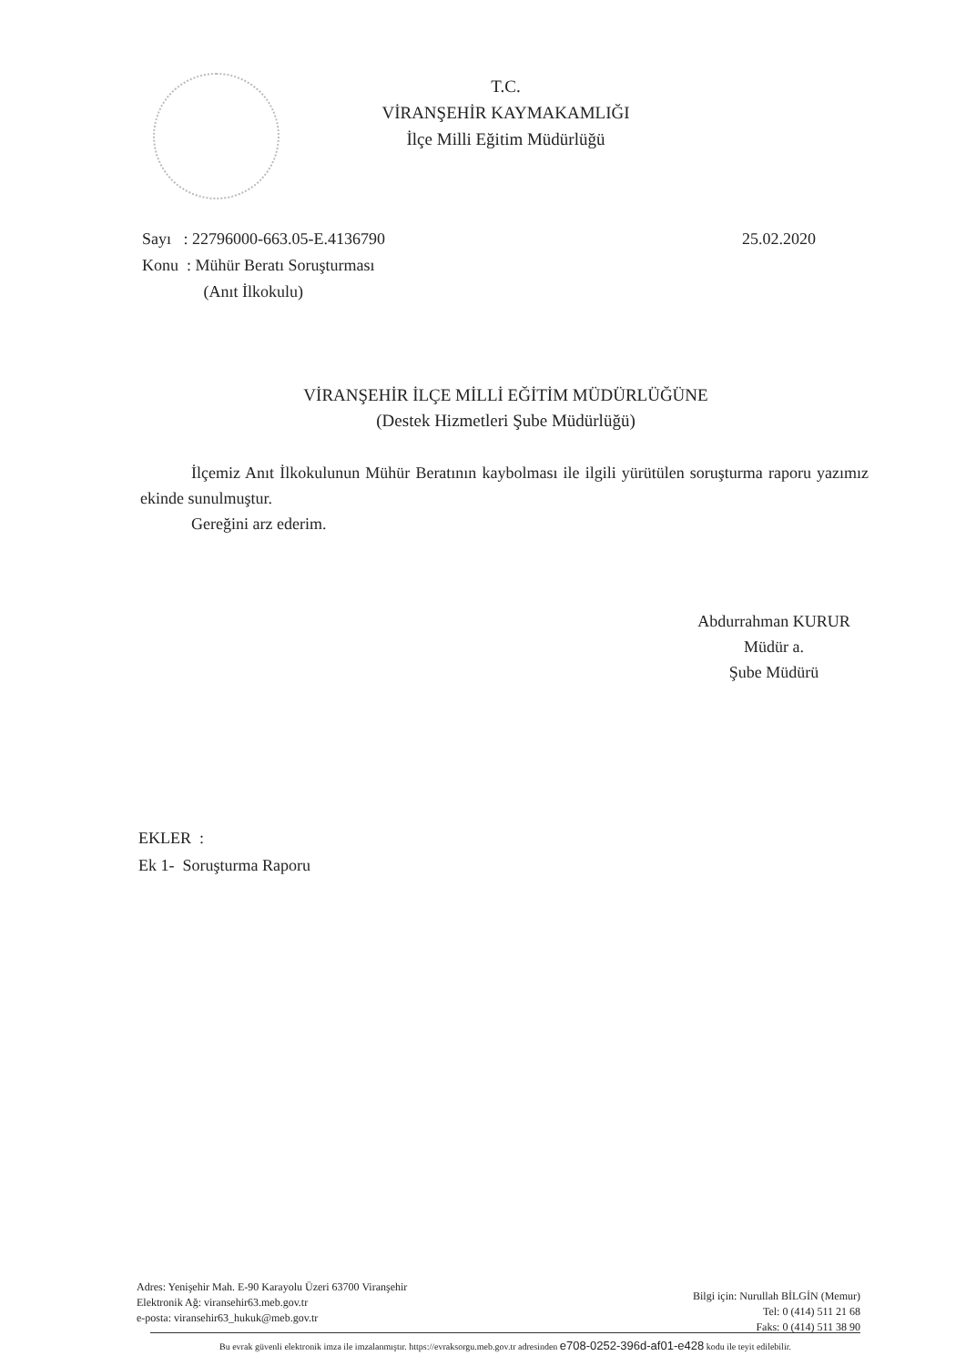T.C.
VİRANŞEHİR KAYMAKAMLIĞI
İlçe Milli Eğitim Müdürlüğü
25.02.2020 Sayı : 22796000-663.05-E.4136790
Konu : Mühür Beratı Soruşturması
(Anıt İlkokulu)
VİRANŞEHİR İLÇE MİLLİ EĞİTİM MÜDÜRLÜĞÜNE
(Destek Hizmetleri Şube Müdürlüğü)
İlçemiz Anıt İlkokulunun Mühür Beratının kaybolması ile ilgili yürütülen soruşturma raporu yazımız ekinde sunulmuştur.
Gereğini arz ederim.
Abdurrahman KURUR
Müdür a.
Şube Müdürü
EKLER :
Ek 1- Soruşturma Raporu
Adres: Yenişehir Mah. E-90 Karayolu Üzeri 63700 Viranşehir
Elektronik Ağ: viransehir63.meb.gov.tr
e-posta: viransehir63_hukuk@meb.gov.tr
Bilgi için: Nurullah BİLGİN (Memur)
Tel: 0 (414) 511 21 68
Faks: 0 (414) 511 38 90
Bu evrak güvenli elektronik imza ile imzalanmıştır. https://evraksorgu.meb.gov.tr adresinden e708-0252-396d-af01-e428 kodu ile teyit edilebilir.